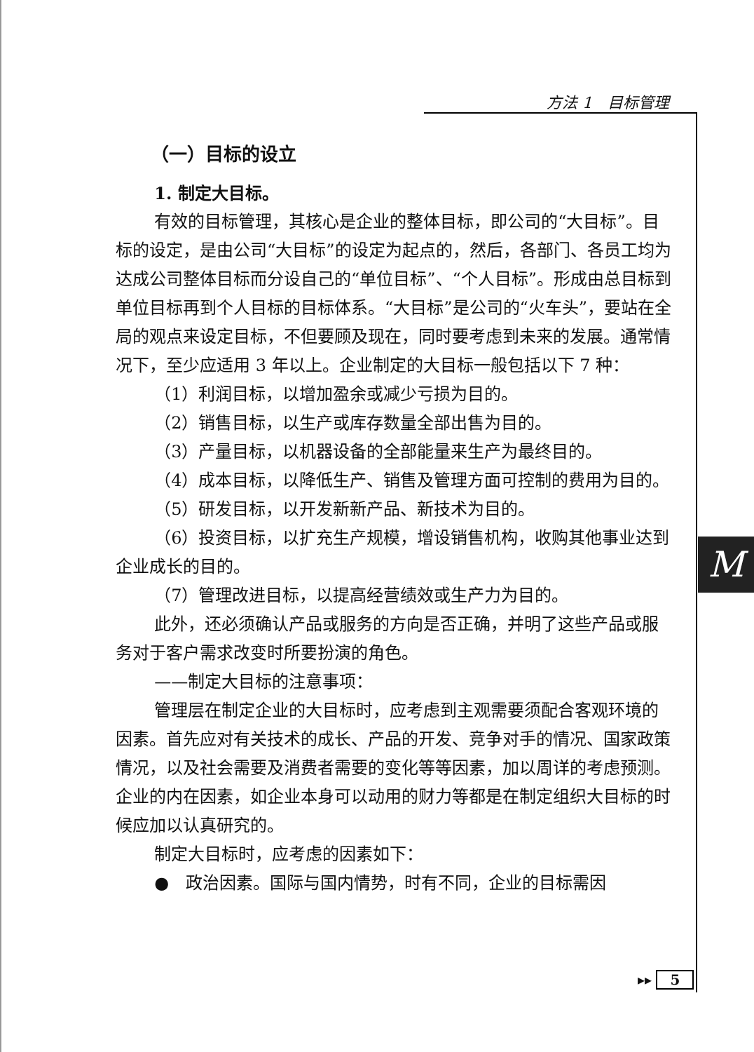方法 1　目标管理
M
（一）目标的设立
1. 制定大目标。
有效的目标管理，其核心是企业的整体目标，即公司的“大目标”。目标的设定，是由公司“大目标”的设定为起点的，然后，各部门、各员工均为达成公司整体目标而分设自己的“单位目标”、“个人目标”。形成由总目标到单位目标再到个人目标的目标体系。“大目标”是公司的“火车头”，要站在全局的观点来设定目标，不但要顾及现在，同时要考虑到未来的发展。通常情况下，至少应适用 3 年以上。企业制定的大目标一般包括以下 7 种：
（1）利润目标，以增加盈余或减少亏损为目的。
（2）销售目标，以生产或库存数量全部出售为目的。
（3）产量目标，以机器设备的全部能量来生产为最终目的。
（4）成本目标，以降低生产、销售及管理方面可控制的费用为目的。
（5）研发目标，以开发新新产品、新技术为目的。
（6）投资目标，以扩充生产规模，增设销售机构，收购其他事业达到企业成长的目的。
（7）管理改进目标，以提高经营绩效或生产力为目的。
此外，还必须确认产品或服务的方向是否正确，并明了这些产品或服务对于客户需求改变时所要扮演的角色。
——制定大目标的注意事项：
管理层在制定企业的大目标时，应考虑到主观需要须配合客观环境的因素。首先应对有关技术的成长、产品的开发、竞争对手的情况、国家政策情况，以及社会需要及消费者需要的变化等等因素，加以周详的考虑预测。企业的内在因素，如企业本身可以动用的财力等都是在制定组织大目标的时候应加以认真研究的。
制定大目标时，应考虑的因素如下：
●　政治因素。国际与国内情势，时有不同，企业的目标需因
▸▸ 5